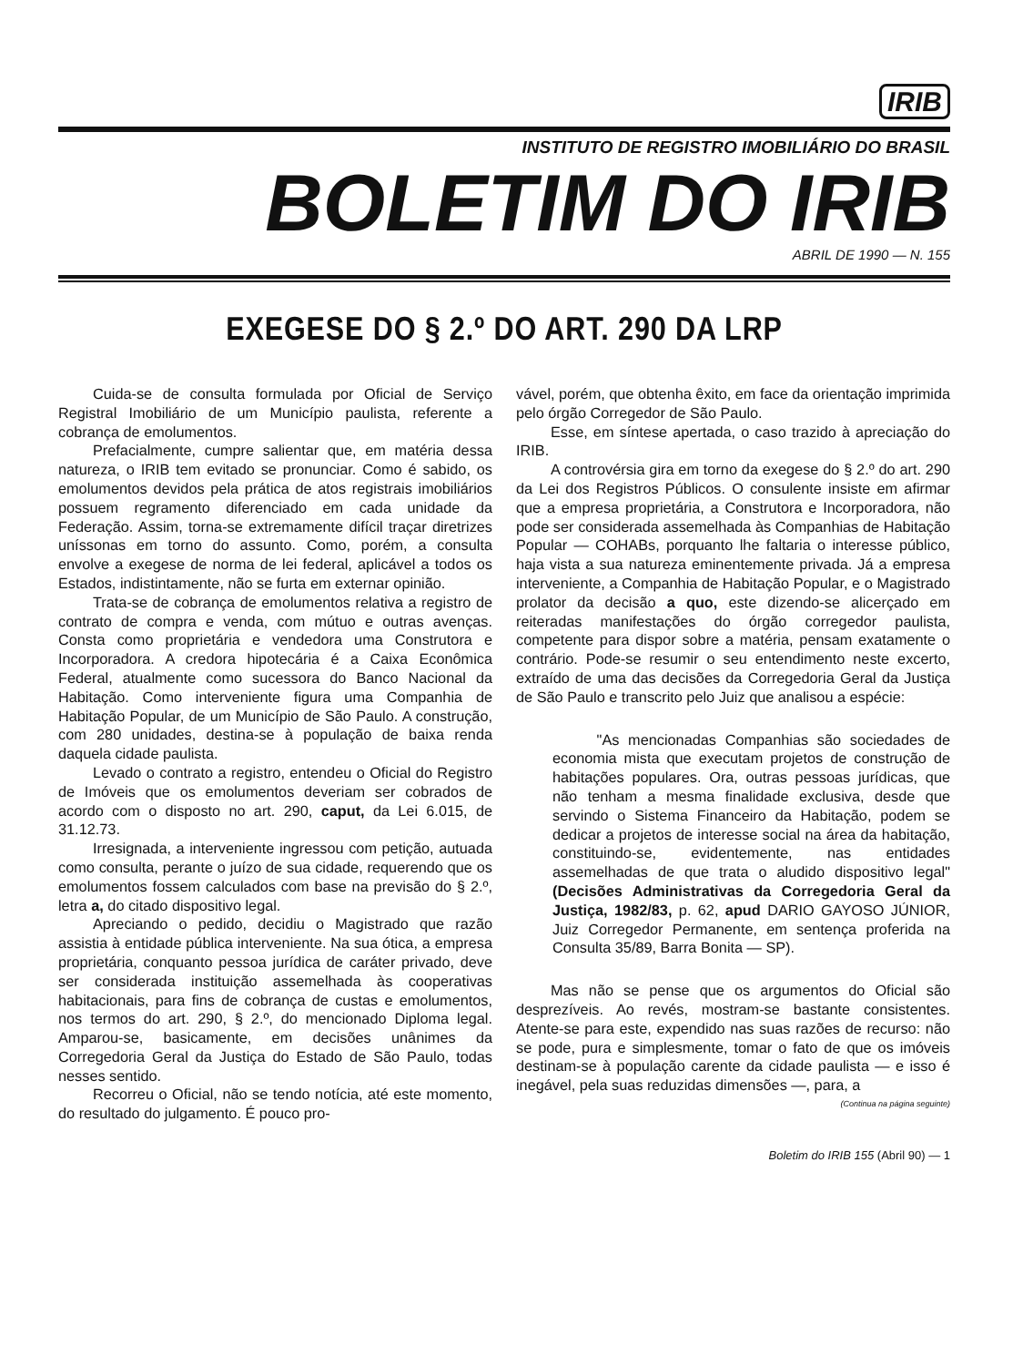IRIB
INSTITUTO DE REGISTRO IMOBILIÁRIO DO BRASIL
BOLETIM DO IRIB
ABRIL DE 1990 — N. 155
EXEGESE DO § 2.º DO ART. 290 DA LRP
Cuida-se de consulta formulada por Oficial de Serviço Registral Imobiliário de um Município paulista, referente a cobrança de emolumentos.
Prefacialmente, cumpre salientar que, em matéria dessa natureza, o IRIB tem evitado se pronunciar. Como é sabido, os emolumentos devidos pela prática de atos registrais imobiliários possuem regramento diferenciado em cada unidade da Federação. Assim, torna-se extremamente difícil traçar diretrizes uníssonas em torno do assunto. Como, porém, a consulta envolve a exegese de norma de lei federal, aplicável a todos os Estados, indistintamente, não se furta em externar opinião.
Trata-se de cobrança de emolumentos relativa a registro de contrato de compra e venda, com mútuo e outras avenças. Consta como proprietária e vendedora uma Construtora e Incorporadora. A credora hipotecária é a Caixa Econômica Federal, atualmente como sucessora do Banco Nacional da Habitação. Como interveniente figura uma Companhia de Habitação Popular, de um Município de São Paulo. A construção, com 280 unidades, destina-se à população de baixa renda daquela cidade paulista.
Levado o contrato a registro, entendeu o Oficial do Registro de Imóveis que os emolumentos deveriam ser cobrados de acordo com o disposto no art. 290, caput, da Lei 6.015, de 31.12.73.
Irresignada, a interveniente ingressou com petição, autuada como consulta, perante o juízo de sua cidade, requerendo que os emolumentos fossem calculados com base na previsão do § 2.º, letra a, do citado dispositivo legal.
Apreciando o pedido, decidiu o Magistrado que razão assistia à entidade pública interveniente. Na sua ótica, a empresa proprietária, conquanto pessoa jurídica de caráter privado, deve ser considerada instituição assemelhada às cooperativas habitacionais, para fins de cobrança de custas e emolumentos, nos termos do art. 290, § 2.º, do mencionado Diploma legal. Amparou-se, basicamente, em decisões unânimes da Corregedoria Geral da Justiça do Estado de São Paulo, todas nesses sentido.
Recorreu o Oficial, não se tendo notícia, até este momento, do resultado do julgamento. É pouco pro-
vável, porém, que obtenha êxito, em face da orientação imprimida pelo órgão Corregedor de São Paulo.
Esse, em síntese apertada, o caso trazido à apreciação do IRIB.
A controvérsia gira em torno da exegese do § 2.º do art. 290 da Lei dos Registros Públicos. O consulente insiste em afirmar que a empresa proprietária, a Construtora e Incorporadora, não pode ser considerada assemelhada às Companhias de Habitação Popular — COHABs, porquanto lhe faltaria o interesse público, haja vista a sua natureza eminentemente privada. Já a empresa interveniente, a Companhia de Habitação Popular, e o Magistrado prolator da decisão a quo, este dizendo-se alicerçado em reiteradas manifestações do órgão corregedor paulista, competente para dispor sobre a matéria, pensam exatamente o contrário. Pode-se resumir o seu entendimento neste excerto, extraído de uma das decisões da Corregedoria Geral da Justiça de São Paulo e transcrito pelo Juiz que analisou a espécie:
"As mencionadas Companhias são sociedades de economia mista que executam projetos de construção de habitações populares. Ora, outras pessoas jurídicas, que não tenham a mesma finalidade exclusiva, desde que servindo o Sistema Financeiro da Habitação, podem se dedicar a projetos de interesse social na área da habitação, constituindo-se, evidentemente, nas entidades assemelhadas de que trata o aludido dispositivo legal" (Decisões Administrativas da Corregedoria Geral da Justiça, 1982/83, p. 62, apud DARIO GAYOSO JÚNIOR, Juiz Corregedor Permanente, em sentença proferida na Consulta 35/89, Barra Bonita — SP).
Mas não se pense que os argumentos do Oficial são desprezíveis. Ao revés, mostram-se bastante consistentes. Atente-se para este, expendido nas suas razões de recurso: não se pode, pura e simplesmente, tomar o fato de que os imóveis destinam-se à população carente da cidade paulista — e isso é inegável, pela suas reduzidas dimensões —, para, a
(Continua na página seguinte)
Boletim do IRIB 155 (Abril 90) — 1